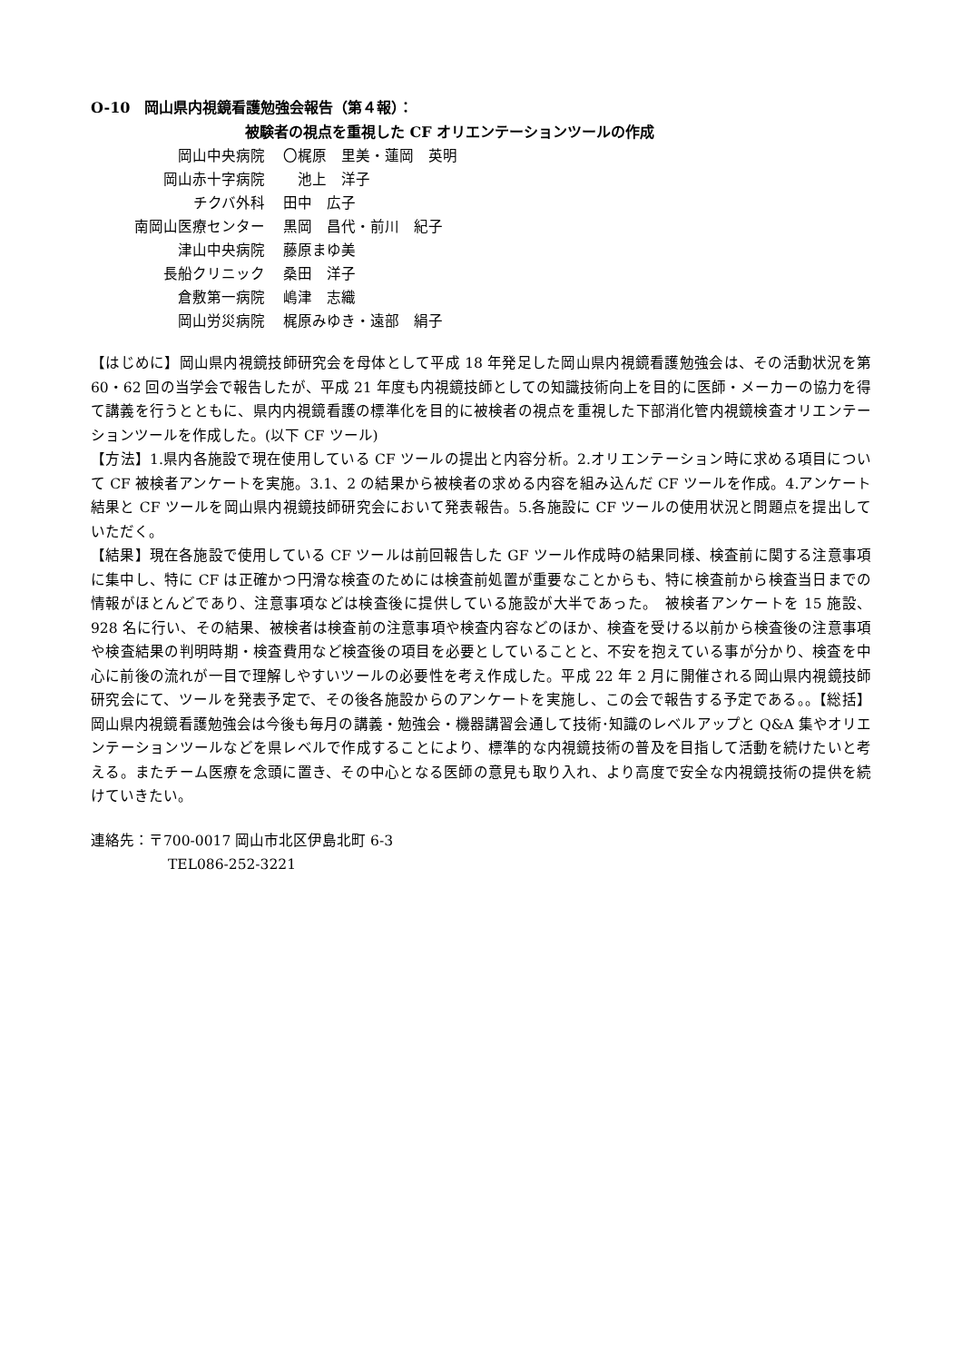O-10　岡山県内視鏡看護勉強会報告（第４報）：
被験者の視点を重視した CF オリエンテーションツールの作成
| 岡山中央病院 | 〇梶原 里美・蓮岡 英明 |
| 岡山赤十字病院 | 池上 洋子 |
| チクバ外科 | 田中 広子 |
| 南岡山医療センター | 黒岡 昌代・前川 紀子 |
| 津山中央病院 | 藤原まゆ美 |
| 長船クリニック | 桑田 洋子 |
| 倉敷第一病院 | 嶋津 志織 |
| 岡山労災病院 | 梶原みゆき・遠部 絹子 |
【はじめに】岡山県内視鏡技師研究会を母体として平成 18 年発足した岡山県内視鏡看護勉強会は、その活動状況を第 60・62 回の当学会で報告したが、平成 21 年度も内視鏡技師としての知識技術向上を目的に医師・メーカーの協力を得て講義を行うとともに、県内内視鏡看護の標準化を目的に被検者の視点を重視した下部消化管内視鏡検査オリエンテーションツールを作成した。(以下 CF ツール)
【方法】1.県内各施設で現在使用している CF ツールの提出と内容分析。2.オリエンテーション時に求める項目について CF 被検者アンケートを実施。3.1、2 の結果から被検者の求める内容を組み込んだ CF ツールを作成。4.アンケート結果と CF ツールを岡山県内視鏡技師研究会において発表報告。5.各施設に CF ツールの使用状況と問題点を提出していただく。
【結果】現在各施設で使用している CF ツールは前回報告した GF ツール作成時の結果同様、検査前に関する注意事項に集中し、特に CF は正確かつ円滑な検査のためには検査前処置が重要なことからも、特に検査前から検査当日までの情報がほとんどであり、注意事項などは検査後に提供している施設が大半であった。　被検者アンケートを 15 施設、928 名に行い、その結果、被検者は検査前の注意事項や検査内容などのほか、検査を受ける以前から検査後の注意事項や検査結果の判明時期・検査費用など検査後の項目を必要としていることと、不安を抱えている事が分かり、検査を中心に前後の流れが一目で理解しやすいツールの必要性を考え作成した。平成 22 年 2 月に開催される岡山県内視鏡技師研究会にて、ツールを発表予定で、その後各施設からのアンケートを実施し、この会で報告する予定である。。【総括】岡山県内視鏡看護勉強会は今後も毎月の講義・勉強会・機器講習会通して技術･知識のレベルアップと Q&A 集やオリエンテーションツールなどを県レベルで作成することにより、標準的な内視鏡技術の普及を目指して活動を続けたいと考える。またチーム医療を念頭に置き、その中心となる医師の意見も取り入れ、より高度で安全な内視鏡技術の提供を続けていきたい。
連絡先：〒700-0017 岡山市北区伊島北町 6-3
TEL086-252-3221